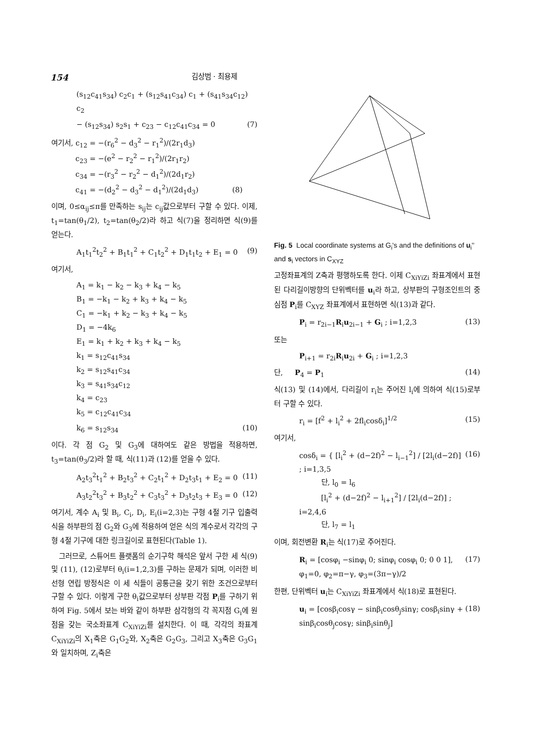154 김상범 · 최용제
(s<sub>12</sub>c<sub>41</sub>s<sub>34</sub>) c<sub>2</sub>c<sub>1</sub> + (s<sub>12</sub>s<sub>41</sub>c<sub>34</sub>) c<sub>1</sub> + (s<sub>41</sub>s<sub>34</sub>c<sub>12</sub>) c<sub>2</sub>
− (s<sub>12</sub>s<sub>34</sub>) s<sub>2</sub>s<sub>1</sub> + c<sub>23</sub> − c<sub>12</sub>c<sub>41</sub>c<sub>34</sub> = 0 (7)
여기서, c<sub>12</sub> = −(r<sub>6</sub><sup>2</sup> − d<sub>3</sub><sup>2</sup> − r<sub>1</sub><sup>2</sup>)/(2r<sub>1</sub>d<sub>3</sub>)
    c<sub>23</sub> = −(e<sup>2</sup> − r<sub>2</sub><sup>2</sup> − r<sub>1</sub><sup>2</sup>)/(2r<sub>1</sub>r<sub>2</sub>)
    c<sub>34</sub> = −(r<sub>3</sub><sup>2</sup> − r<sub>2</sub><sup>2</sup> − d<sub>1</sub><sup>2</sup>)/(2d<sub>1</sub>r<sub>2</sub>)
    c<sub>41</sub> = −(d<sub>2</sub><sup>2</sup> − d<sub>3</sub><sup>2</sup> − d<sub>1</sub><sup>2</sup>)/(2d<sub>1</sub>d<sub>3</sub>)      (8)
이며, 0≤α<sub>ij</sub>≤π를 만족하는 s<sub>ij</sub>는 c<sub>ij</sub>값으로부터 구할 수 있다. 이제, t<sub>1</sub>=tan(θ<sub>1</sub>/2), t<sub>2</sub>=tan(θ<sub>2</sub>/2)라 하고 식(7)을 정리하면 식(9)를 얻는다.
A<sub>1</sub>t<sub>1</sub><sup>2</sup>t<sub>2</sub><sup>2</sup> + B<sub>1</sub>t<sub>1</sub><sup>2</sup> + C<sub>1</sub>t<sub>2</sub><sup>2</sup> + D<sub>1</sub>t<sub>1</sub>t<sub>2</sub> + E<sub>1</sub> = 0 (9)
여기서,
A<sub>1</sub> = k<sub>1</sub> − k<sub>2</sub> − k<sub>3</sub> + k<sub>4</sub> − k<sub>5</sub>
B<sub>1</sub> = −k<sub>1</sub> − k<sub>2</sub> + k<sub>3</sub> + k<sub>4</sub> − k<sub>5</sub>
C<sub>1</sub> = −k<sub>1</sub> + k<sub>2</sub> − k<sub>3</sub> + k<sub>4</sub> − k<sub>5</sub>
D<sub>1</sub> = −4k<sub>6</sub>
E<sub>1</sub> = k<sub>1</sub> + k<sub>2</sub> + k<sub>3</sub> + k<sub>4</sub> − k<sub>5</sub>
k<sub>1</sub> = s<sub>12</sub>c<sub>41</sub>s<sub>34</sub>
k<sub>2</sub> = s<sub>12</sub>s<sub>41</sub>c<sub>34</sub>
k<sub>3</sub> = s<sub>41</sub>s<sub>34</sub>c<sub>12</sub>
k<sub>4</sub> = c<sub>23</sub>
k<sub>5</sub> = c<sub>12</sub>c<sub>41</sub>c<sub>34</sub>
k<sub>6</sub> = s<sub>12</sub>s<sub>34</sub> (10)
이다. 각 점 G<sub>2</sub> 및 G<sub>3</sub>에 대하여도 같은 방법을 적용하면, t<sub>3</sub>=tan(θ<sub>3</sub>/2)라 할 때, 식(11)과 (12)를 얻을 수 있다.
A<sub>2</sub>t<sub>3</sub><sup>2</sup>t<sub>1</sub><sup>2</sup> + B<sub>2</sub>t<sub>3</sub><sup>2</sup> + C<sub>2</sub>t<sub>1</sub><sup>2</sup> + D<sub>2</sub>t<sub>3</sub>t<sub>1</sub> + E<sub>2</sub> = 0 (11)
A<sub>3</sub>t<sub>2</sub><sup>2</sup>t<sub>3</sub><sup>2</sup> + B<sub>3</sub>t<sub>2</sub><sup>2</sup> + C<sub>3</sub>t<sub>3</sub><sup>2</sup> + D<sub>3</sub>t<sub>2</sub>t<sub>3</sub> + E<sub>3</sub> = 0 (12)
여기서, 계수 A<sub>i</sub> 및 B<sub>i</sub>, C<sub>i</sub>, D<sub>i</sub>, E<sub>i</sub>(i=2,3)는 구형 4절 기구 입출력식을 하부판의 점 G<sub>2</sub>와 G<sub>3</sub>에 적용하여 얻은 식의 계수로서 각각의 구형 4절 기구에 대한 링크길이로 표현된다(Table 1).
 그러므로, 스튜어트 플랫폼의 순기구학 해석은 앞서 구한 세 식(9) 및 (11), (12)로부터 θ<sub>i</sub>(i=1,2,3)를 구하는 문제가 되며, 이러한 비선형 연립 방정식은 이 세 식들이 공통근을 갖기 위한 조건으로부터 구할 수 있다. 이렇게 구한 θ<sub>i</sub>값으로부터 상부판 각점 P<sub>i</sub>를 구하기 위하여 Fig. 5에서 보는 바와 같이 하부판 삼각형의 각 꼭지점 G<sub>i</sub>에 원점을 갖는 국소좌표계 C<sub>XiYiZi</sub>를 설치한다. 이 때, 각각의 좌표계 C<sub>XiYiZi</sub>의 X<sub>1</sub>축은 G<sub>1</sub>G<sub>2</sub>와, X<sub>2</sub>축은 G<sub>2</sub>G<sub>3</sub>, 그리고 X<sub>3</sub>축은 G<sub>3</sub>G<sub>1</sub>와 일치하며, Z<sub>i</sub>축은
Fig. 5 Local coordinate systems at G<sub>i</sub>'s and the definitions of u<sub>i</sub>'' and s<sub>i</sub> vectors in C<sub>XYZ</sub>
고정좌표계의 Z축과 평행하도록 한다. 이제 C<sub>XiYiZi</sub> 좌표계에서 표현된 다리길이방향의 단위벡터를 u<sub>i</sub>라 하고, 상부판의 구형조인트의 중심점 P<sub>i</sub>를 C<sub>XYZ</sub> 좌표계에서 표현하면 식(13)과 같다.
P<sub>i</sub> = r<sub>2i−1</sub>R<sub>i</sub>u<sub>2i−1</sub> + G<sub>i</sub> ; i=1,2,3 (13)
또는
P<sub>i+1</sub> = r<sub>2i</sub>R<sub>i</sub>u<sub>2i</sub> + G<sub>i</sub> ; i=1,2,3
단,   P<sub>4</sub> = P<sub>1</sub> (14)
식(13) 및 (14)에서, 다리길이 r<sub>i</sub>는 주어진 l<sub>i</sub>에 의하여 식(15)로부터 구할 수 있다.
r<sub>i</sub> = [f<sup>2</sup> + l<sub>i</sub><sup>2</sup> + 2fl<sub>i</sub>cosδ<sub>i</sub>]<sup>1/2</sup> (15)
여기서,
cosδ<sub>i</sub> = { [l<sub>i</sub><sup>2</sup> + (d−2f)<sup>2</sup> − l<sub>i−1</sub><sup>2</sup>] / [2l<sub>i</sub>(d−2f)] ; i=1,3,5
   단, l<sub>0</sub> = l<sub>6</sub>
   [l<sub>i</sub><sup>2</sup> + (d−2f)<sup>2</sup> − l<sub>i+1</sub><sup>2</sup>] / [2l<sub>i</sub>(d−2f)] ; i=2,4,6
   단, l<sub>7</sub> = l<sub>1</sub> (16)
이며, 회전변환 R<sub>i</sub>는 식(17)로 주어진다.
R<sub>i</sub> = [cosφ<sub>i</sub> −sinφ<sub>i</sub> 0; sinφ<sub>i</sub> cosφ<sub>i</sub> 0; 0 0 1], φ<sub>1</sub>=0, φ<sub>2</sub>=π−γ, φ<sub>3</sub>=(3π−γ)/2 (17)
한편, 단위벡터 u<sub>i</sub>는 C<sub>XiYiZi</sub> 좌표계에서 식(18)로 표현된다.
u<sub>i</sub> = [cosβ<sub>i</sub>cosγ − sinβ<sub>i</sub>cosθ<sub>j</sub>sinγ; cosβ<sub>i</sub>sinγ + sinβ<sub>i</sub>cosθ<sub>j</sub>cosγ; sinβ<sub>i</sub>sinθ<sub>j</sub>] (18)